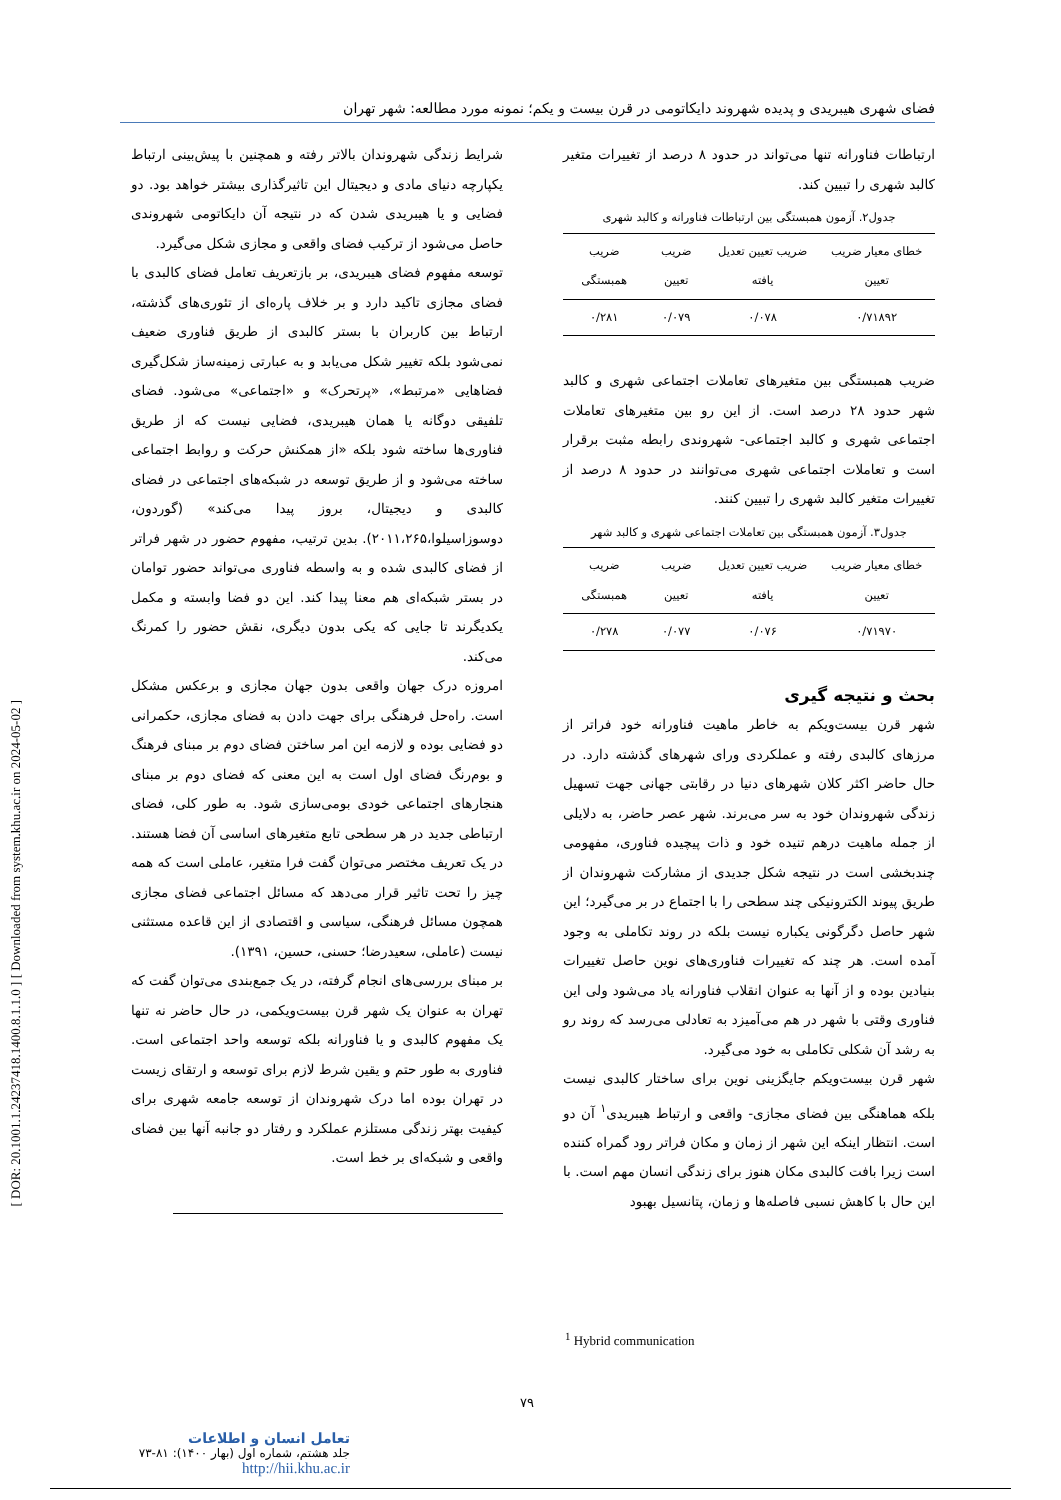[ DOR: 20.1001.1.24237418.1400.8.1.1.0 ] [ Downloaded from system.khu.ac.ir on 2024-05-02 ]
فضای شهری هیبریدی و پدیده شهروند دایکاتومی در قرن بیست و یکم؛ نمونه مورد مطالعه: شهر تهران
ارتباطات فناورانه تنها می‌تواند در حدود ۸ درصد از تغییرات متغیر کالبد شهری را تبیین کند.
جدول۲. آزمون همبستگی بین ارتباطات فناورانه و کالبد شهری
| خطای معیار ضریب تعیین | ضریب تعیین تعدیل یافته | ضریب تعیین | ضریب همبستگی |
| --- | --- | --- | --- |
| ۰/۷۱۸۹۲ | ۰/۰۷۸ | ۰/۰۷۹ | ۰/۲۸۱ |
ضریب همبستگی بین متغیرهای تعاملات اجتماعی شهری و کالبد شهر حدود ۲۸ درصد است. از این رو بین متغیرهای تعاملات اجتماعی شهری و کالبد اجتماعی- شهروندی رابطه مثبت برقرار است و تعاملات اجتماعی شهری می‌توانند در حدود ۸ درصد از تغییرات متغیر کالبد شهری را تبیین کنند.
جدول۳. آزمون همبستگی بین تعاملات اجتماعی شهری و کالبد شهر
| خطای معیار ضریب تعیین | ضریب تعیین تعدیل یافته | ضریب تعیین | ضریب همبستگی |
| --- | --- | --- | --- |
| ۰/۷۱۹۷۰ | ۰/۰۷۶ | ۰/۰۷۷ | ۰/۲۷۸ |
بحث و نتیجه گیری
شهر قرن بیست‌ویکم به خاطر ماهیت فناورانه خود فراتر از مرزهای کالبدی رفته و عملکردی ورای شهرهای گذشته دارد. در حال حاضر اکثر کلان شهرهای دنیا در رقابتی جهانی جهت تسهیل زندگی شهروندان خود به سر می‌برند. شهر عصر حاضر، به دلایلی از جمله ماهیت درهم تنیده خود و ذات پیچیده فناوری، مفهومی چندبخشی است در نتیجه شکل جدیدی از مشارکت شهروندان از طریق پیوند الکترونیکی چند سطحی را با اجتماع در بر می‌گیرد؛ این شهر حاصل دگرگونی یکباره نیست بلکه در روند تکاملی به وجود آمده است. هر چند که تغییرات فناوری‌های نوین حاصل تغییرات بنیادین بوده و از آنها به عنوان انقلاب فناورانه یاد می‌شود ولی این فناوری وقتی با شهر در هم می‌آمیزد به تعادلی می‌رسد که روند رو به رشد آن شکلی تکاملی به خود می‌گیرد.
شهر قرن بیست‌ویکم جایگزینی نوین برای ساختار کالبدی نیست بلکه هماهنگی بین فضای مجازی- واقعی و ارتباط هیبریدی<sup>۱</sup> آن دو است. انتظار اینکه این شهر از زمان و مکان فراتر رود گمراه کننده است زیرا بافت کالبدی مکان هنوز برای زندگی انسان مهم است. با این حال با کاهش نسبی فاصله‌ها و زمان، پتانسیل بهبود
شرایط زندگی شهروندان بالاتر رفته و همچنین با پیش‌بینی ارتباط یکپارچه دنیای مادی و دیجیتال این تاثیرگذاری بیشتر خواهد بود. دو فضایی و یا هیبریدی شدن که در نتیجه آن دایکاتومی شهروندی حاصل می‌شود از ترکیب فضای واقعی و مجازی شکل می‌گیرد.
توسعه مفهوم فضای هیبریدی، بر بازتعریف تعامل فضای کالبدی با فضای مجازی تاکید دارد و بر خلاف پاره‌ای از تئوری‌های گذشته، ارتباط بین کاربران با بستر کالبدی از طریق فناوری ضعیف نمی‌شود بلکه تغییر شکل می‌یابد و به عبارتی زمینه‌ساز شکل‌گیری فضاهایی «مرتبط»، «پرتحرک» و «اجتماعی» می‌شود. فضای تلفیقی دوگانه یا همان هیبریدی، فضایی نیست که از طریق فناوری‌ها ساخته شود بلکه «از همکنش حرکت و روابط اجتماعی ساخته می‌شود و از طریق توسعه در شبکه‌های اجتماعی در فضای کالبدی و دیجیتال، بروز پیدا می‌کند» (گوردون، دوسوزاسیلوا،۲۰۱۱،۲۶۵). بدین ترتیب، مفهوم حضور در شهر فراتر از فضای کالبدی شده و به واسطه فناوری می‌تواند حضور توامان در بستر شبکه‌ای هم معنا پیدا کند. این دو فضا وابسته و مکمل یکدیگرند تا جایی که یکی بدون دیگری، نقش حضور را کمرنگ می‌کند.
امروزه درک جهان واقعی بدون جهان مجازی و برعکس مشکل است. راه‌حل فرهنگی برای جهت دادن به فضای مجازی، حکمرانی دو فضایی بوده و لازمه این امر ساختن فضای دوم بر مبنای فرهنگ و بوم‌رنگ فضای اول است به این معنی که فضای دوم بر مبنای هنجارهای اجتماعی خودی بومی‌سازی شود. به طور کلی، فضای ارتباطی جدید در هر سطحی تابع متغیرهای اساسی آن فضا هستند. در یک تعریف مختصر می‌توان گفت فرا متغیر، عاملی است که همه چیز را تحت تاثیر قرار می‌دهد که مسائل اجتماعی فضای مجازی همچون مسائل فرهنگی، سیاسی و اقتصادی از این قاعده مستثنی نیست (عاملی، سعیدرضا؛ حسنی، حسین، ۱۳۹۱).
بر مبنای بررسی‌های انجام گرفته، در یک جمع‌بندی می‌توان گفت که تهران به عنوان یک شهر قرن بیست‌ویکمی، در حال حاضر نه تنها یک مفهوم کالبدی و یا فناورانه بلکه توسعه واحد اجتماعی است. فناوری به طور حتم و یقین شرط لازم برای توسعه و ارتقای زیست در تهران بوده اما درک شهروندان از توسعه جامعه شهری برای کیفیت بهتر زندگی مستلزم عملکرد و رفتار دو جانبه آنها بین فضای واقعی و شبکه‌ای بر خط است.
<sup>1</sup> Hybrid communication
۷۹
تعامل انسان و اطلاعات
جلد هشتم، شماره اول (بهار ۱۴۰۰): ۸۱-۷۳
http://hii.khu.ac.ir